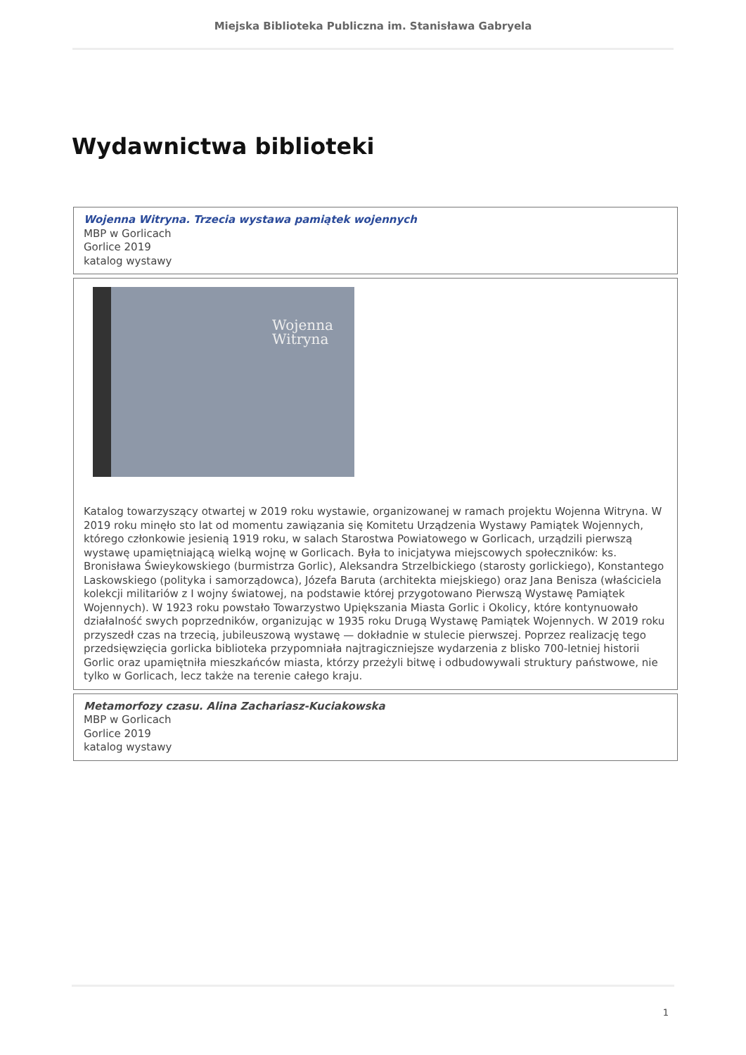Miejska Biblioteka Publiczna im. Stanisława Gabryela
Wydawnictwa biblioteki
| Wojenna Witryna. Trzecia wystawa pamiątek wojennych MBP w Gorlicach Gorlice 2019 katalog wystawy |
| Wojenna Witryna Katalog towarzyszący otwartej w 2019 roku wystawie, organizowanej w ramach projektu Wojenna Witryna. W 2019 roku minęło sto lat od momentu zawiązania się Komitetu Urządzenia Wystawy Pamiątek Wojennych, którego członkowie jesienią 1919 roku, w salach Starostwa Powiatowego w Gorlicach, urządzili pierwszą wystawę upamiętniającą wielką wojnę w Gorlicach. Była to inicjatywa miejscowych społeczników: ks. Bronisława Świeykowskiego (burmistrza Gorlic), Aleksandra Strzelbickiego (starosty gorlickiego), Konstantego Laskowskiego (polityka i samorządowca), Józefa Baruta (architekta miejskiego) oraz Jana Benisza (właściciela kolekcji militariów z I wojny światowej, na podstawie której przygotowano Pierwszą Wystawę Pamiątek Wojennych). W 1923 roku powstało Towarzystwo Upiększania Miasta Gorlic i Okolicy, które kontynuowało działalność swych poprzedników, organizując w 1935 roku Drugą Wystawę Pamiątek Wojennych. W 2019 roku przyszedł czas na trzecią, jubileuszową wystawę — dokładnie w stulecie pierwszej. Poprzez realizację tego przedsięwzięcia gorlicka biblioteka przypomniała najtragiczniejsze wydarzenia z blisko 700-letniej historii Gorlic oraz upamiętniła mieszkańców miasta, którzy przeżyli bitwę i odbudowywali struktury państwowe, nie tylko w Gorlicach, lecz także na terenie całego kraju. |
| Metamorfozy czasu. Alina Zachariasz-Kuciakowska MBP w Gorlicach Gorlice 2019 katalog wystawy |
1